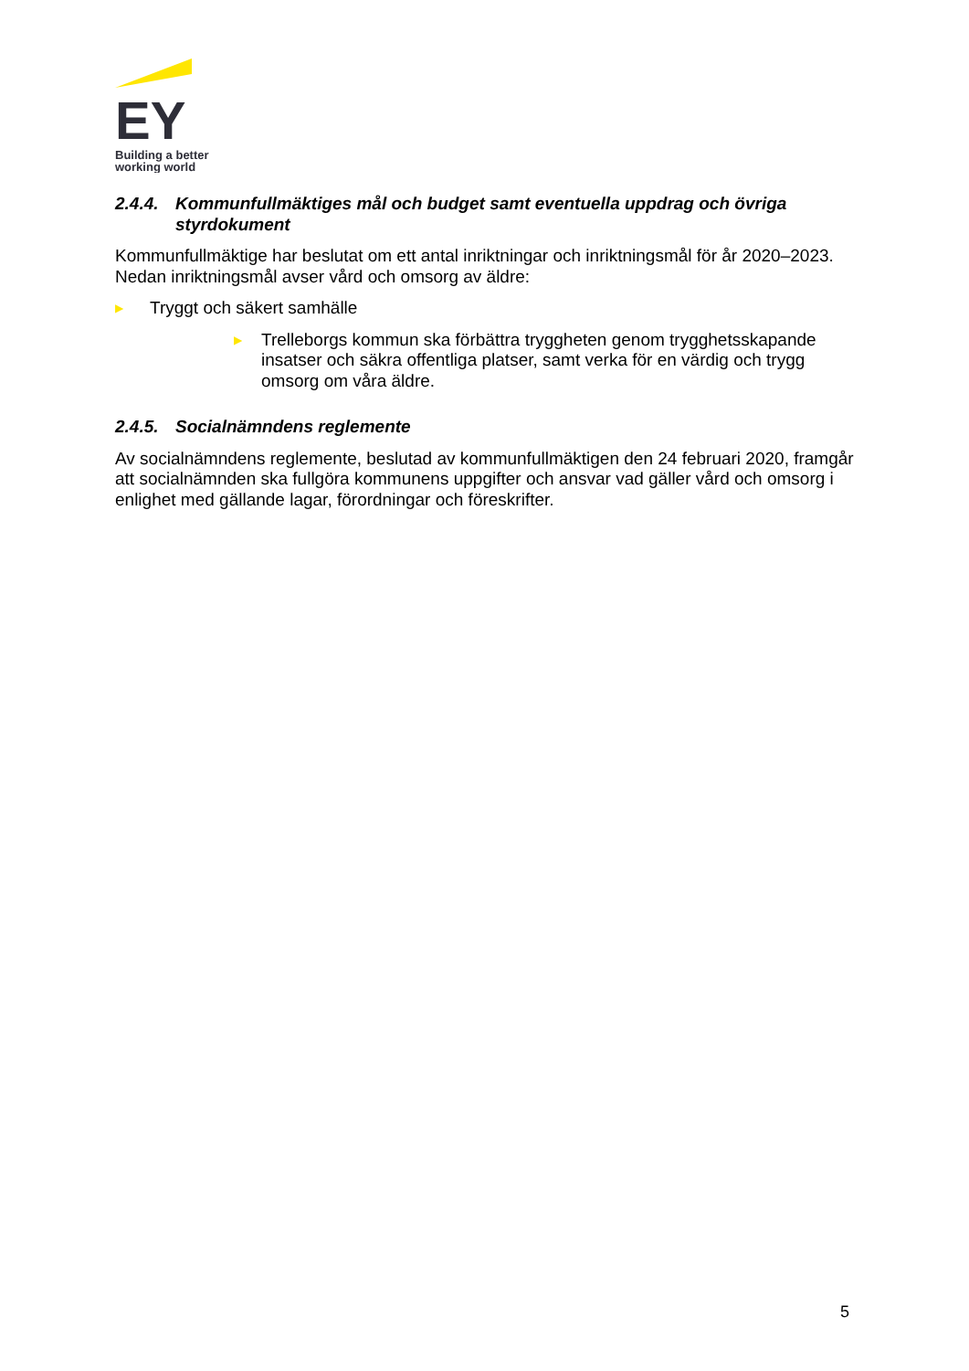EY
Building a better
working world
2.4.4. Kommunfullmäktiges mål och budget samt eventuella uppdrag och övriga styrdokument
Kommunfullmäktige har beslutat om ett antal inriktningar och inriktningsmål för år 2020–2023. Nedan inriktningsmål avser vård och omsorg av äldre:
▶ Tryggt och säkert samhälle
▶ Trelleborgs kommun ska förbättra tryggheten genom trygghetsskapande insatser och säkra offentliga platser, samt verka för en värdig och trygg omsorg om våra äldre.
2.4.5. Socialnämndens reglemente
Av socialnämndens reglemente, beslutad av kommunfullmäktigen den 24 februari 2020, framgår att socialnämnden ska fullgöra kommunens uppgifter och ansvar vad gäller vård och omsorg i enlighet med gällande lagar, förordningar och föreskrifter.
5